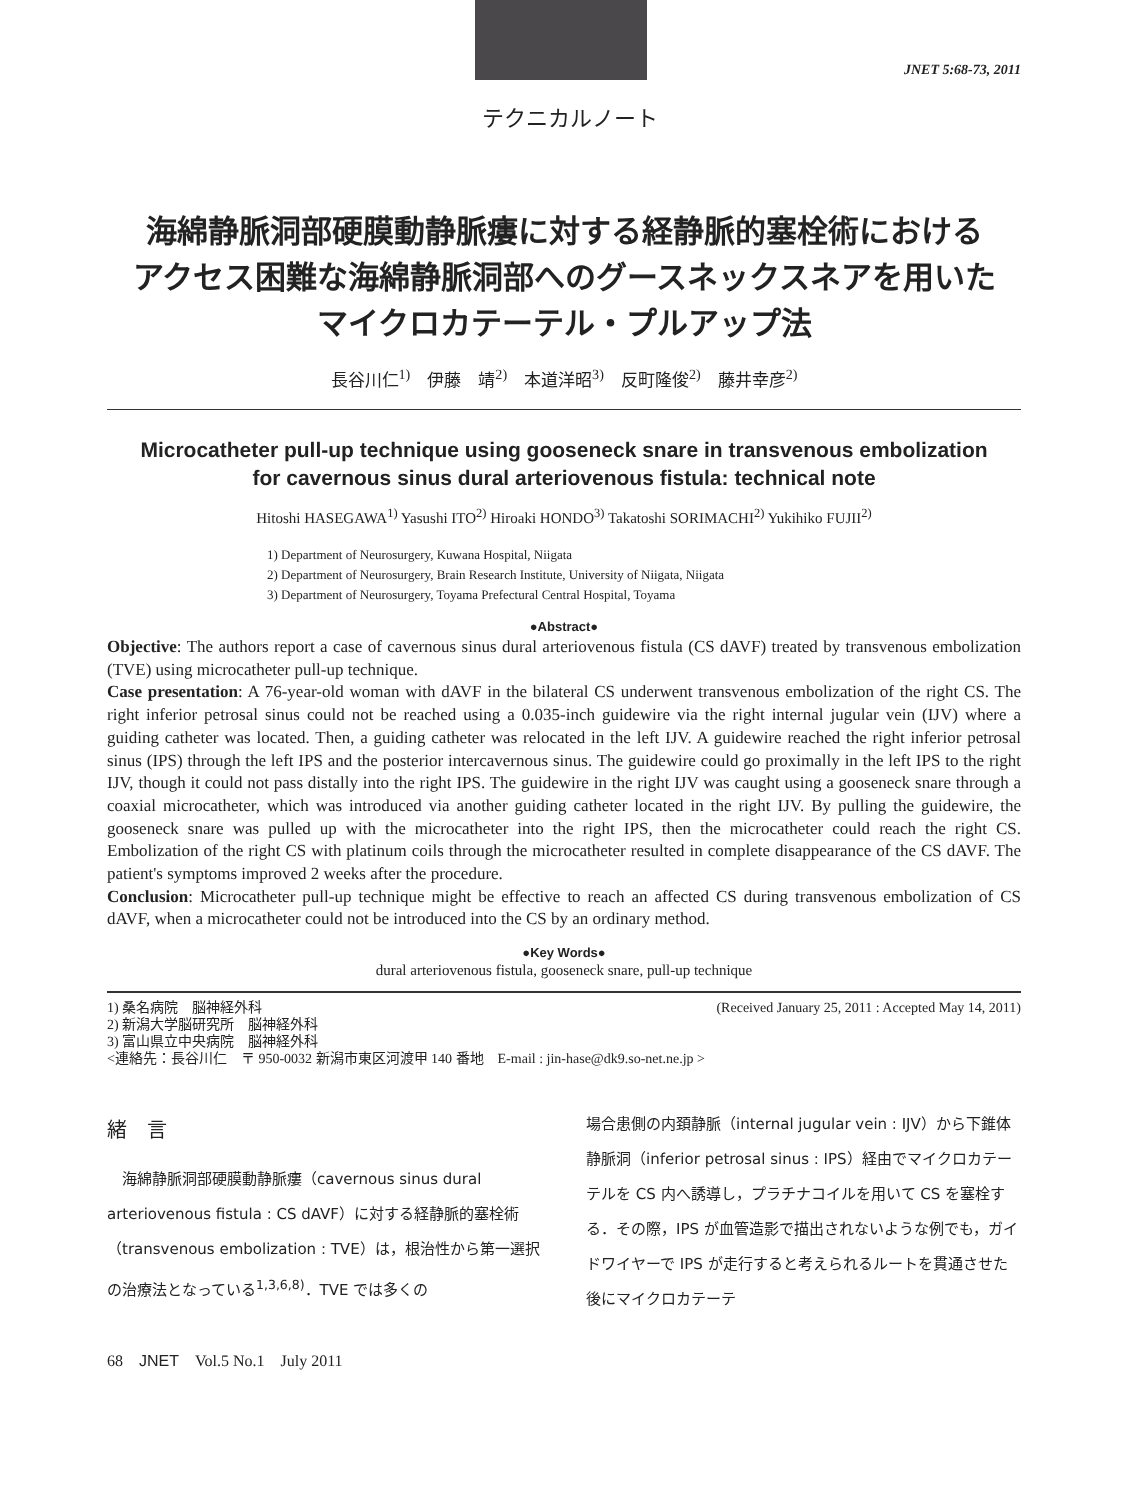JNET 5:68-73, 2011
テクニカルノート
海綿静脈洞部硬膜動静脈瘻に対する経静脈的塞栓術における
アクセス困難な海綿静脈洞部へのグースネックスネアを用いた
マイクロカテーテル・プルアップ法
長谷川仁<sup>1)</sup>　伊藤　靖<sup>2)</sup>　本道洋昭<sup>3)</sup>　反町隆俊<sup>2)</sup>　藤井幸彦<sup>2)</sup>
Microcatheter pull-up technique using gooseneck snare in transvenous embolization
for cavernous sinus dural arteriovenous fistula: technical note
Hitoshi HASEGAWA<sup>1)</sup> Yasushi ITO<sup>2)</sup> Hiroaki HONDO<sup>3)</sup> Takatoshi SORIMACHI<sup>2)</sup> Yukihiko FUJII<sup>2)</sup>
1) Department of Neurosurgery, Kuwana Hospital, Niigata
2) Department of Neurosurgery, Brain Research Institute, University of Niigata, Niigata
3) Department of Neurosurgery, Toyama Prefectural Central Hospital, Toyama
●Abstract●
Objective: The authors report a case of cavernous sinus dural arteriovenous fistula (CS dAVF) treated by transvenous embolization (TVE) using microcatheter pull-up technique.
Case presentation: A 76-year-old woman with dAVF in the bilateral CS underwent transvenous embolization of the right CS. The right inferior petrosal sinus could not be reached using a 0.035-inch guidewire via the right internal jugular vein (IJV) where a guiding catheter was located. Then, a guiding catheter was relocated in the left IJV. A guidewire reached the right inferior petrosal sinus (IPS) through the left IPS and the posterior intercavernous sinus. The guidewire could go proximally in the left IPS to the right IJV, though it could not pass distally into the right IPS. The guidewire in the right IJV was caught using a gooseneck snare through a coaxial microcatheter, which was introduced via another guiding catheter located in the right IJV. By pulling the guidewire, the gooseneck snare was pulled up with the microcatheter into the right IPS, then the microcatheter could reach the right CS. Embolization of the right CS with platinum coils through the microcatheter resulted in complete disappearance of the CS dAVF. The patient's symptoms improved 2 weeks after the procedure.
Conclusion: Microcatheter pull-up technique might be effective to reach an affected CS during transvenous embolization of CS dAVF, when a microcatheter could not be introduced into the CS by an ordinary method.
●Key Words●
dural arteriovenous fistula, gooseneck snare, pull-up technique
1) 桑名病院　脳神経外科 (Received January 25, 2011 : Accepted May 14, 2011)
2) 新潟大学脳研究所　脳神経外科
3) 富山県立中央病院　脳神経外科
<連絡先：長谷川仁　〒 950-0032 新潟市東区河渡甲 140 番地　E-mail : jin-hase@dk9.so-net.ne.jp >
緒　言
　海綿静脈洞部硬膜動静脈瘻（cavernous sinus dural arteriovenous fistula : CS dAVF）に対する経静脈的塞栓術（transvenous embolization : TVE）は，根治性から第一選択の治療法となっている<sup>1,3,6,8)</sup>．TVE では多くの
場合患側の内頚静脈（internal jugular vein : IJV）から下錐体静脈洞（inferior petrosal sinus : IPS）経由でマイクロカテーテルを CS 内へ誘導し，プラチナコイルを用いて CS を塞栓する．その際，IPS が血管造影で描出されないような例でも，ガイドワイヤーで IPS が走行すると考えられるルートを貫通させた後にマイクロカテーテ
68　JNET　Vol.5 No.1　July 2011